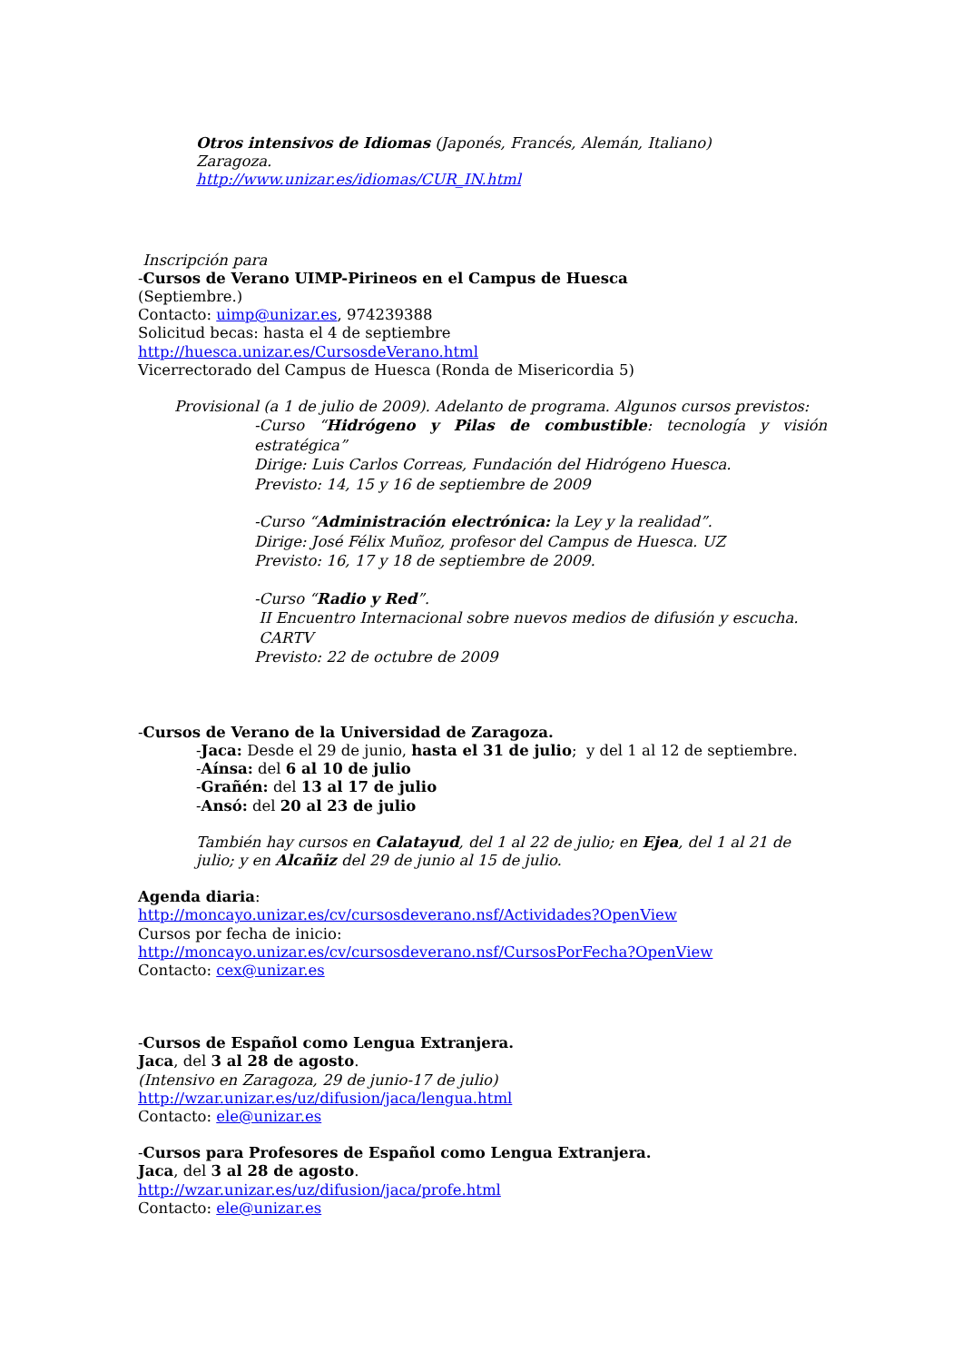Otros intensivos de Idiomas (Japonés, Francés, Alemán, Italiano)
Zaragoza.
http://www.unizar.es/idiomas/CUR_IN.html
Inscripción para
-Cursos de Verano UIMP-Pirineos en el Campus de Huesca
(Septiembre.)
Contacto: uimp@unizar.es, 974239388
Solicitud becas: hasta el 4 de septiembre
http://huesca.unizar.es/CursosdeVerano.html
Vicerrectorado del Campus de Huesca (Ronda de Misericordia 5)
Provisional (a 1 de julio de 2009). Adelanto de programa. Algunos cursos previstos:
-Curso “Hidrógeno y Pilas de combustible: tecnología y visión estratégica”
Dirige: Luis Carlos Correas, Fundación del Hidrógeno Huesca.
Previsto: 14, 15 y 16 de septiembre de 2009
-Curso “Administración electrónica: la Ley y la realidad”.
Dirige: José Félix Muñoz, profesor del Campus de Huesca. UZ
Previsto: 16, 17 y 18 de septiembre de 2009.
-Curso “Radio y Red”.
II Encuentro Internacional sobre nuevos medios de difusión y escucha.
CARTV
Previsto: 22 de octubre de 2009
-Cursos de Verano de la Universidad de Zaragoza.
-Jaca: Desde el 29 de junio, hasta el 31 de julio; y del 1 al 12 de septiembre.
-Aínsa: del 6 al 10 de julio
-Grañén: del 13 al 17 de julio
-Ansó: del 20 al 23 de julio
También hay cursos en Calatayud, del 1 al 22 de julio; en Ejea, del 1 al 21 de julio; y en Alcañiz del 29 de junio al 15 de julio.
Agenda diaria:
http://moncayo.unizar.es/cv/cursosdeverano.nsf/Actividades?OpenView
Cursos por fecha de inicio:
http://moncayo.unizar.es/cv/cursosdeverano.nsf/CursosPorFecha?OpenView
Contacto: cex@unizar.es
-Cursos de Español como Lengua Extranjera.
Jaca, del 3 al 28 de agosto.
(Intensivo en Zaragoza, 29 de junio-17 de julio)
http://wzar.unizar.es/uz/difusion/jaca/lengua.html
Contacto: ele@unizar.es
-Cursos para Profesores de Español como Lengua Extranjera.
Jaca, del 3 al 28 de agosto.
http://wzar.unizar.es/uz/difusion/jaca/profe.html
Contacto: ele@unizar.es